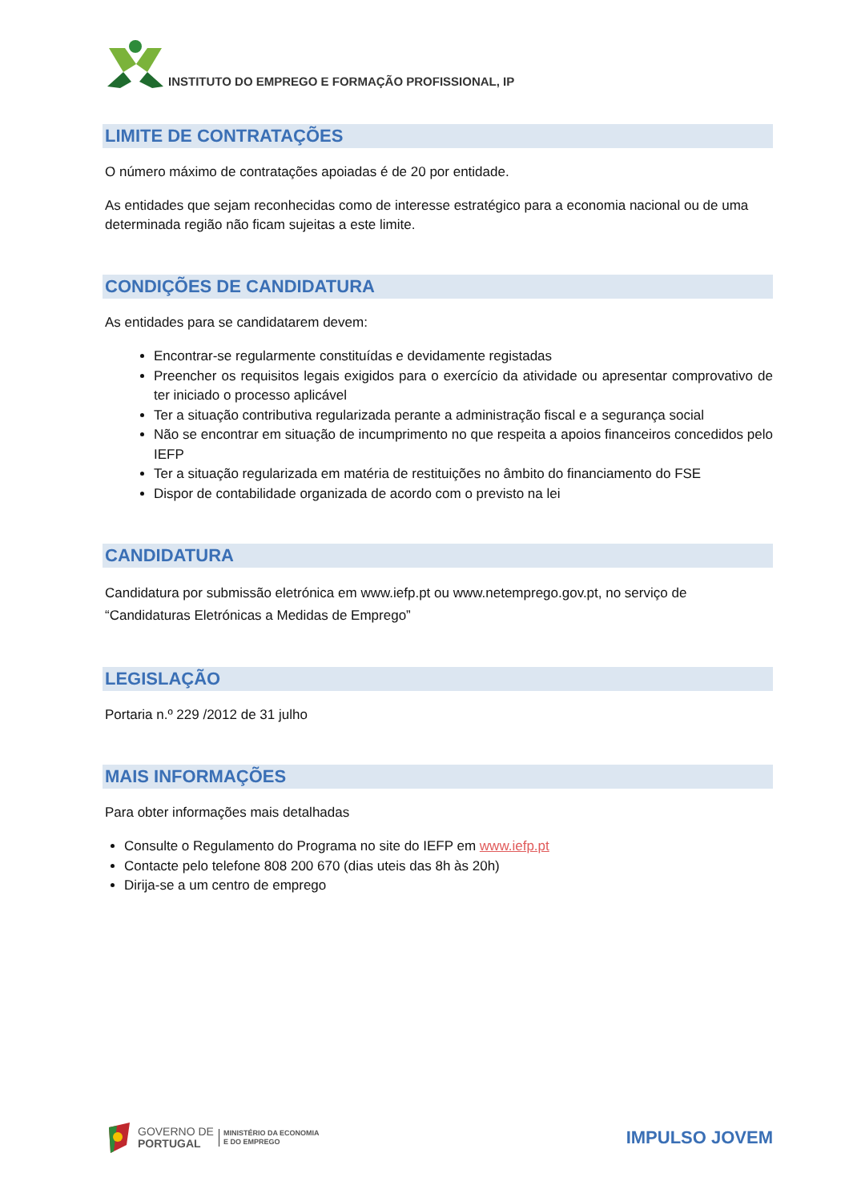INSTITUTO DO EMPREGO E FORMAÇÃO PROFISSIONAL, IP
LIMITE DE CONTRATAÇÕES
O número máximo de contratações apoiadas é de 20 por entidade.
As entidades que sejam reconhecidas como de interesse estratégico para a economia nacional ou de uma determinada região não ficam sujeitas a este limite.
CONDIÇÕES DE CANDIDATURA
As entidades para se candidatarem devem:
Encontrar-se regularmente constituídas e devidamente registadas
Preencher os requisitos legais exigidos para o exercício da atividade ou apresentar comprovativo de ter iniciado o processo aplicável
Ter a situação contributiva regularizada perante a administração fiscal e a segurança social
Não se encontrar em situação de incumprimento no que respeita a apoios financeiros concedidos pelo IEFP
Ter a situação regularizada em matéria de restituições no âmbito do financiamento do FSE
Dispor de contabilidade organizada de acordo com o previsto na lei
CANDIDATURA
Candidatura por submissão eletrónica em www.iefp.pt ou www.netemprego.gov.pt, no serviço de “Candidaturas Eletrónicas a Medidas de Emprego”
LEGISLAÇÃO
Portaria n.º 229 /2012 de 31 julho
MAIS INFORMAÇÕES
Para obter informações mais detalhadas
Consulte o Regulamento do Programa no site do IEFP em www.iefp.pt
Contacte pelo telefone 808 200 670 (dias uteis das 8h às 20h)
Dirija-se a um centro de emprego
GOVERNO DE
PORTUGAL
MINISTÉRIO DA ECONOMIA
E DO EMPREGO
IMPULSO JOVEM